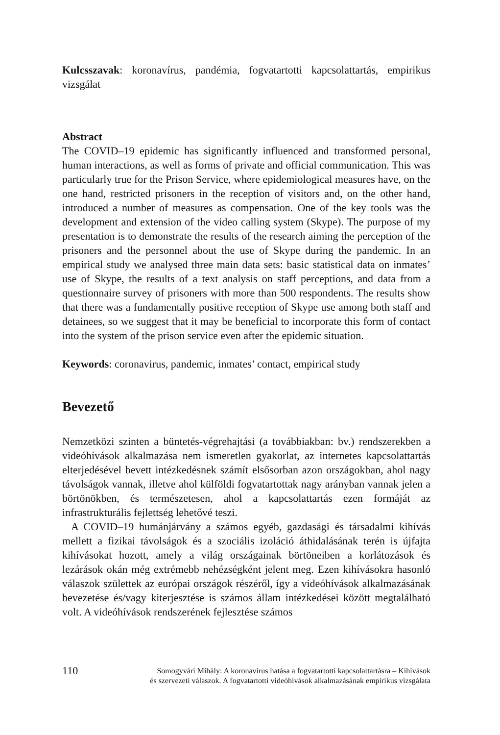Kulcsszavak: koronavírus, pandémia, fogvatartotti kapcsolattartás, empirikus vizsgálat
Abstract
The COVID–19 epidemic has significantly influenced and transformed personal, human interactions, as well as forms of private and official communication. This was particularly true for the Prison Service, where epidemiological measures have, on the one hand, restricted prisoners in the reception of visitors and, on the other hand, introduced a number of measures as compensation. One of the key tools was the development and extension of the video calling system (Skype). The purpose of my presentation is to demonstrate the results of the research aiming the perception of the prisoners and the personnel about the use of Skype during the pandemic. In an empirical study we analysed three main data sets: basic statistical data on inmates’ use of Skype, the results of a text analysis on staff perceptions, and data from a questionnaire survey of prisoners with more than 500 respondents. The results show that there was a fundamentally positive reception of Skype use among both staff and detainees, so we suggest that it may be beneficial to incorporate this form of contact into the system of the prison service even after the epidemic situation.
Keywords: coronavirus, pandemic, inmates’ contact, empirical study
Bevezető
Nemzetközi szinten a büntetés-végrehajtási (a továbbiakban: bv.) rendszerekben a videóhívások alkalmazása nem ismeretlen gyakorlat, az internetes kapcsolattartás elterjedésével bevett intézkedésnek számít elsősorban azon országokban, ahol nagy távolságok vannak, illetve ahol külföldi fogvatartottak nagy arányban vannak jelen a börtönökben, és természetesen, ahol a kapcsolattartás ezen formáját az infrastrukturális fejlettség lehetővé teszi.
A COVID–19 humánjárvány a számos egyéb, gazdasági és társadalmi kihívás mellett a fizikai távolságok és a szociális izoláció áthidalásának terén is újfajta kihívásokat hozott, amely a világ országainak börtöneiben a korlátozások és lezárások okán még extrémebb nehézségként jelent meg. Ezen kihívásokra hasonló válaszok születtek az európai országok részéről, így a videóhívások alkalmazásának bevezetése és/vagy kiterjesztése is számos állam intézkedései között megtalálható volt. A videóhívások rendszerének fejlesztése számos
110
Somogyvári Mihály: A koronavírus hatása a fogvatartotti kapcsolattartásra – Kihívások
és szervezeti válaszok. A fogvatartotti videóhívások alkalmazásának empirikus vizsgálata